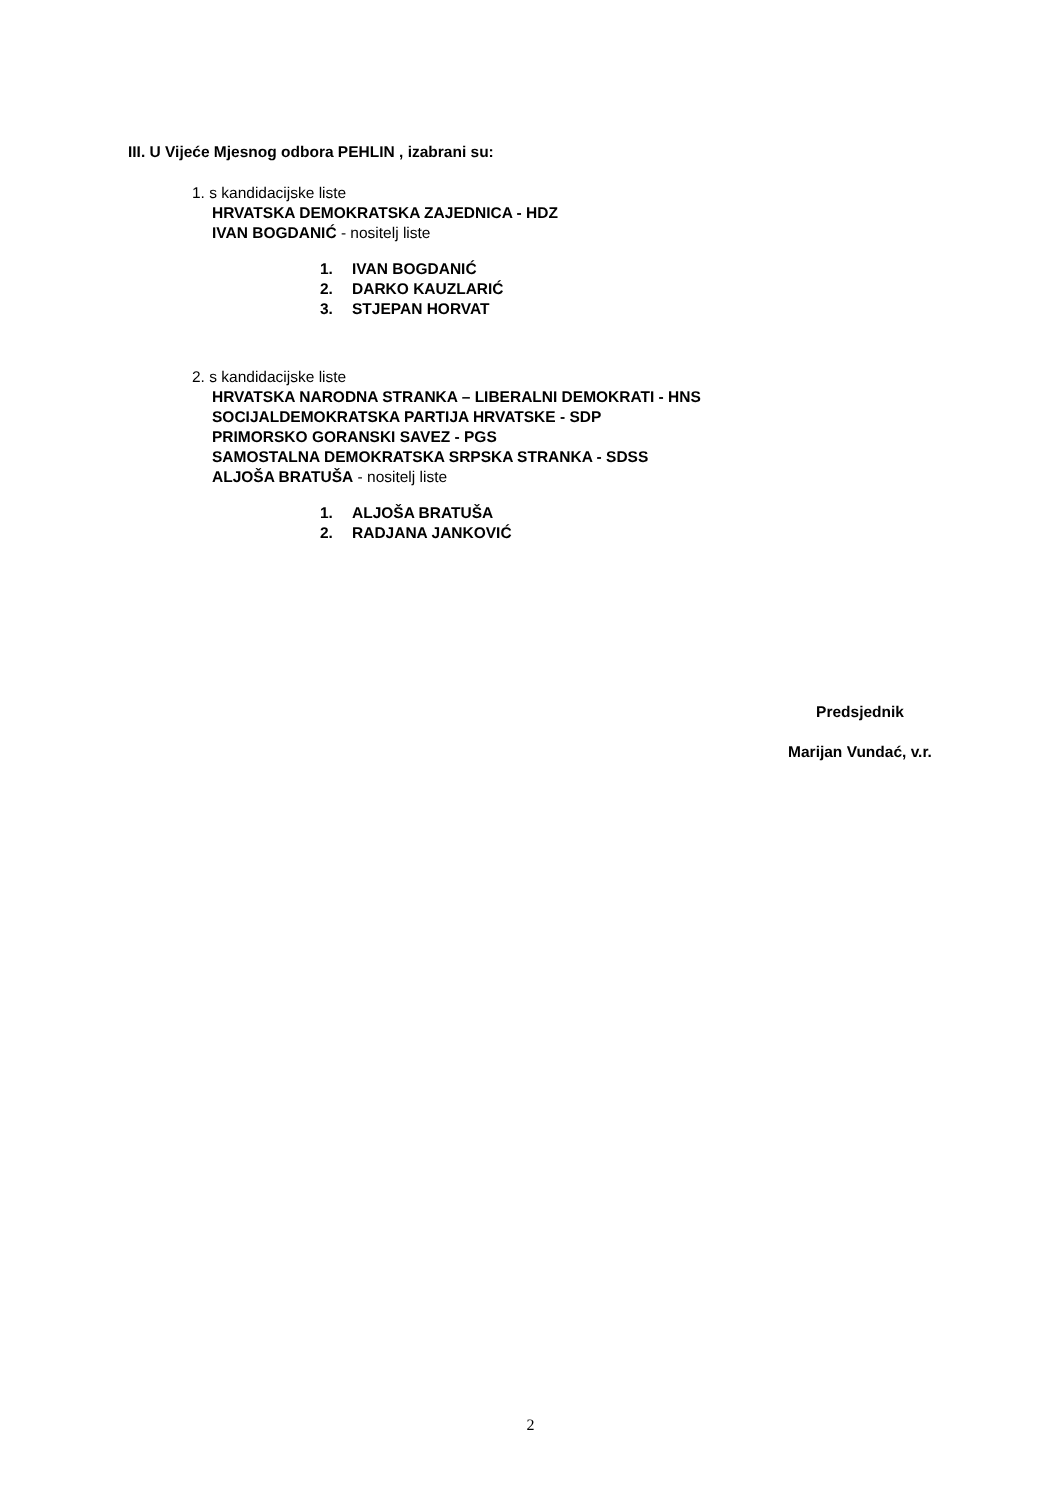III. U Vijeće Mjesnog odbora PEHLIN , izabrani su:
1. s kandidacijske liste
HRVATSKA DEMOKRATSKA ZAJEDNICA - HDZ
IVAN BOGDANIĆ - nositelj liste
1. IVAN BOGDANIĆ
2. DARKO KAUZLARIĆ
3. STJEPAN HORVAT
2. s kandidacijske liste
HRVATSKA NARODNA STRANKA – LIBERALNI DEMOKRATI - HNS
SOCIJALDEMOKRATSKA PARTIJA HRVATSKE - SDP
PRIMORSKO GORANSKI SAVEZ - PGS
SAMOSTALNA DEMOKRATSKA SRPSKA STRANKA - SDSS
ALJOŠA BRATUŠA - nositelj liste
1. ALJOŠA BRATUŠA
2. RADJANA JANKOVIĆ
Predsjednik
Marijan Vundać, v.r.
2